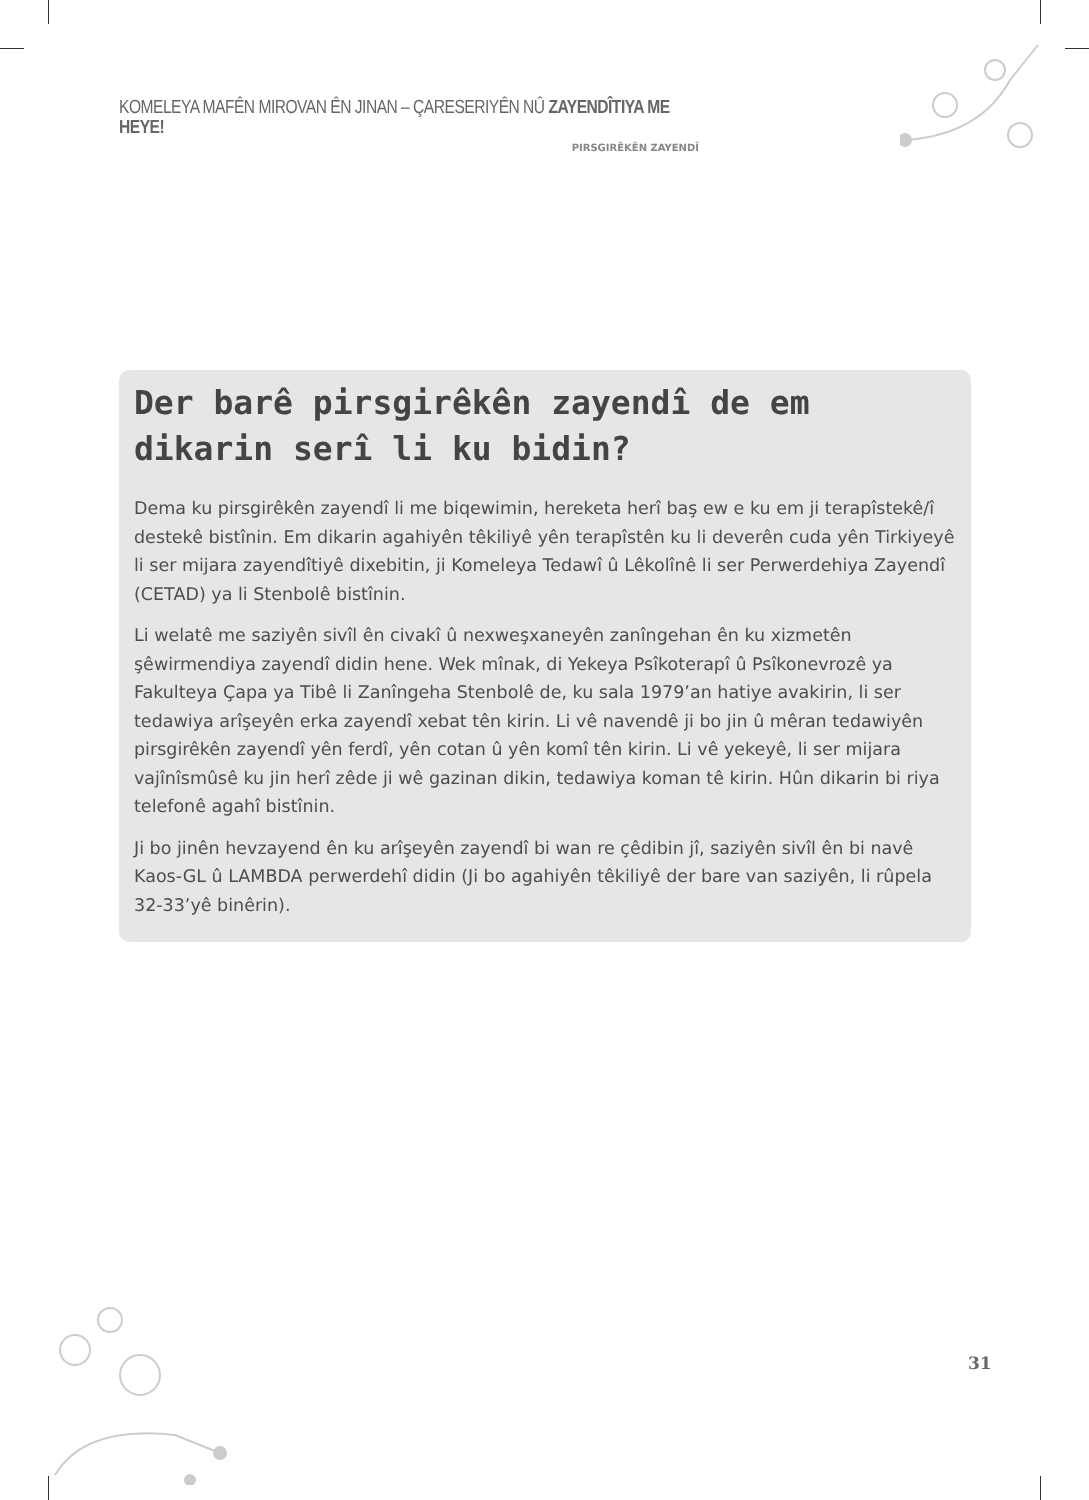KOMELEYA MAFÊN MIROVAN ÊN JINAN – ÇARESERIYÊN NÛ ZAYENDÎTIYA ME HEYE!
PIRSGIRÊKÊN ZAYENDÎ
Der barê pirsgirêkên zayendî de em dikarin serî li ku bidin?
Dema ku pirsgirêkên zayendî li me biqewimin, hereketa herî baş ew e ku em ji terapîstekê/î destekê bistînin. Em dikarin agahiyên têkiliyê yên terapîstên ku li deverên cuda yên Tirkiyeyê li ser mijara zayendîtiyê dixebitin, ji Komeleya Tedawî û Lêkolînê li ser Perwerdehiya Zayendî (CETAD) ya li Stenbolê bistînin.
Li welatê me saziyên sivîl ên civakî û nexweşxaneyên zanîngehan ên ku xizmetên şêwirmendiya zayendî didin hene. Wek mînak, di Yekeya Psîkoterapî û Psîkonevrozê ya Fakulteya Çapa ya Tibê li Zanîngeha Stenbolê de, ku sala 1979’an hatiye avakirin, li ser tedawiya arîşeyên erka zayendî xebat tên kirin. Li vê navendê ji bo jin û mêran tedawiyên pirsgirêkên zayendî yên ferdî, yên cotan û yên komî tên kirin. Li vê yekeyê, li ser mijara vajînîsmûsê ku jin herî zêde ji wê gazinan dikin, tedawiya koman tê kirin. Hûn dikarin bi riya telefonê agahî bistînin.
Ji bo jinên hevzayend ên ku arîşeyên zayendî bi wan re çêdibin jî, saziyên sivîl ên bi navê Kaos-GL û LAMBDA perwerdehî didin (Ji bo agahiyên têkiliyê der bare van saziyên, li rûpela 32-33’yê binêrin).
31